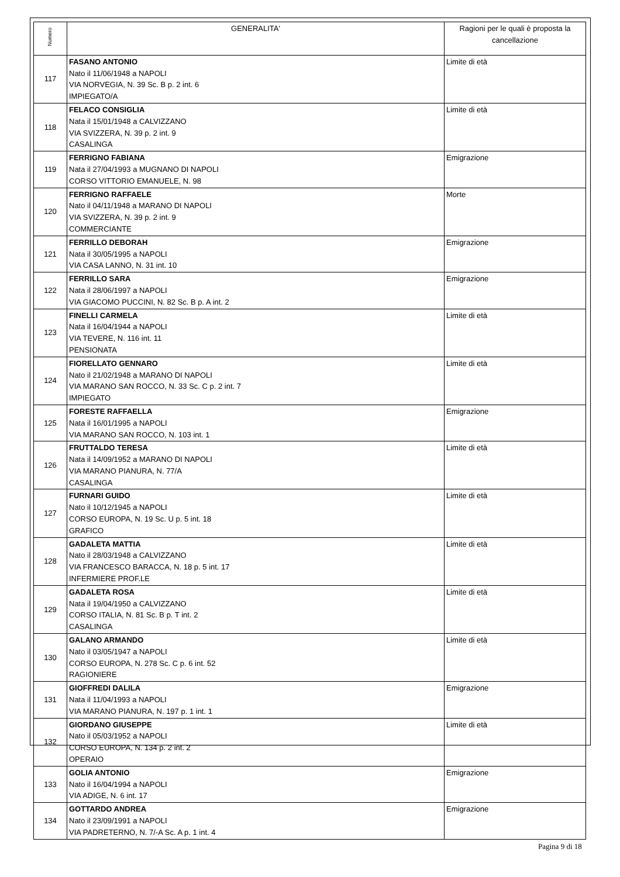| Numero | GENERALITA' | Ragioni per le quali è proposta la cancellazione |
| --- | --- | --- |
| 117 | FASANO ANTONIO Nato il 11/06/1948 a NAPOLI VIA NORVEGIA, N. 39 Sc. B p. 2 int. 6 IMPIEGATO/A | Limite di età |
| 118 | FELACO CONSIGLIA Nata il 15/01/1948 a CALVIZZANO VIA SVIZZERA, N. 39 p. 2 int. 9 CASALINGA | Limite di età |
| 119 | FERRIGNO FABIANA Nata il 27/04/1993 a MUGNANO DI NAPOLI CORSO VITTORIO EMANUELE, N. 98 | Emigrazione |
| 120 | FERRIGNO RAFFAELE Nato il 04/11/1948 a MARANO DI NAPOLI VIA SVIZZERA, N. 39 p. 2 int. 9 COMMERCIANTE | Morte |
| 121 | FERRILLO DEBORAH Nata il 30/05/1995 a NAPOLI VIA CASA LANNO, N. 31 int. 10 | Emigrazione |
| 122 | FERRILLO SARA Nata il 28/06/1997 a NAPOLI VIA GIACOMO PUCCINI, N. 82 Sc. B p. A int. 2 | Emigrazione |
| 123 | FINELLI CARMELA Nata il 16/04/1944 a NAPOLI VIA TEVERE, N. 116 int. 11 PENSIONATA | Limite di età |
| 124 | FIORELLATO GENNARO Nato il 21/02/1948 a MARANO DI NAPOLI VIA MARANO SAN ROCCO, N. 33 Sc. C p. 2 int. 7 IMPIEGATO | Limite di età |
| 125 | FORESTE RAFFAELLA Nata il 16/01/1995 a NAPOLI VIA MARANO SAN ROCCO, N. 103 int. 1 | Emigrazione |
| 126 | FRUTTALDO TERESA Nata il 14/09/1952 a MARANO DI NAPOLI VIA MARANO PIANURA, N. 77/A CASALINGA | Limite di età |
| 127 | FURNARI GUIDO Nato il 10/12/1945 a NAPOLI CORSO EUROPA, N. 19 Sc. U p. 5 int. 18 GRAFICO | Limite di età |
| 128 | GADALETA MATTIA Nato il 28/03/1948 a CALVIZZANO VIA FRANCESCO BARACCA, N. 18 p. 5 int. 17 INFERMIERE PROF.LE | Limite di età |
| 129 | GADALETA ROSA Nata il 19/04/1950 a CALVIZZANO CORSO ITALIA, N. 81 Sc. B p. T int. 2 CASALINGA | Limite di età |
| 130 | GALANO ARMANDO Nato il 03/05/1947 a NAPOLI CORSO EUROPA, N. 278 Sc. C p. 6 int. 52 RAGIONIERE | Limite di età |
| 131 | GIOFFREDI DALILA Nata il 11/04/1993 a NAPOLI VIA MARANO PIANURA, N. 197 p. 1 int. 1 | Emigrazione |
| 132 | GIORDANO GIUSEPPE Nato il 05/03/1952 a NAPOLI CORSO EUROPA, N. 134 p. 2 int. 2 OPERAIO | Limite di età |
| 133 | GOLIA ANTONIO Nato il 16/04/1994 a NAPOLI VIA ADIGE, N. 6 int. 17 | Emigrazione |
| 134 | GOTTARDO ANDREA Nato il 23/09/1991 a NAPOLI VIA PADRETERNO, N. 7/-A Sc. A p. 1 int. 4 | Emigrazione |
Pagina 9 di 18